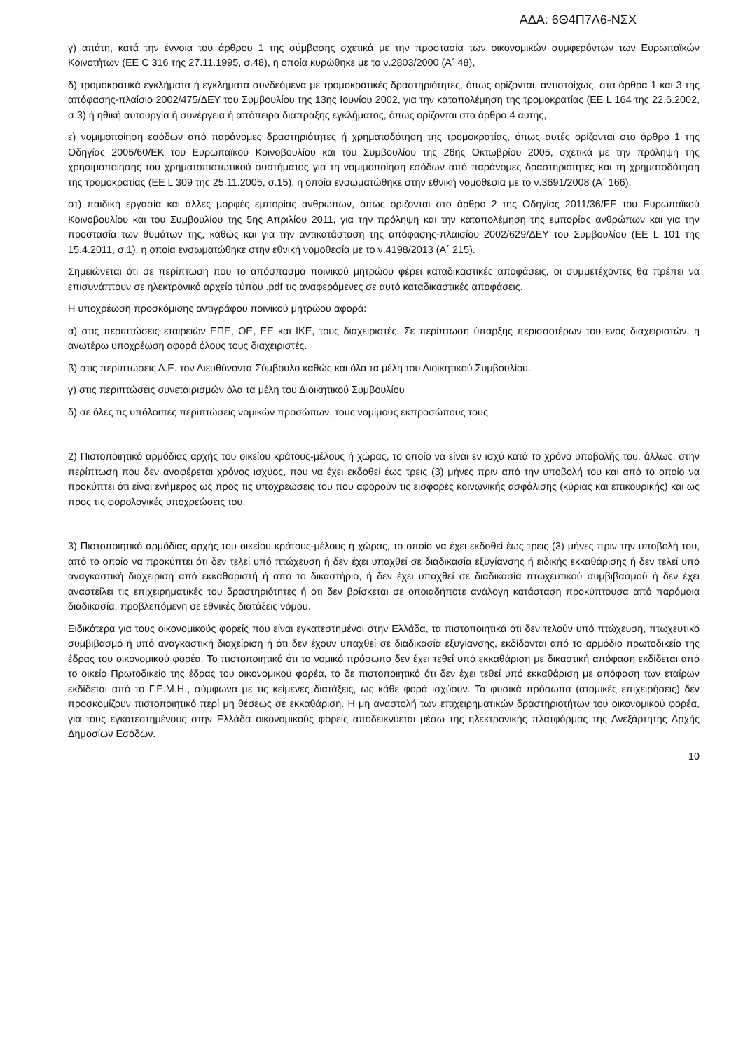ΑΔΑ: 6Θ4Π7Λ6-ΝΣΧ
γ) απάτη, κατά την έννοια του άρθρου 1 της σύμβασης σχετικά με την προστασία των οικονομικών συμφερόντων των Ευρωπαϊκών Κοινοτήτων (ΕΕ C 316 της 27.11.1995, σ.48), η οποία κυρώθηκε με το ν.2803/2000 (Α΄ 48),
δ) τρομοκρατικά εγκλήματα ή εγκλήματα συνδεόμενα με τρομοκρατικές δραστηριότητες, όπως ορίζονται, αντιστοίχως, στα άρθρα 1 και 3 της απόφασης-πλαίσιο 2002/475/ΔΕΥ του Συμβουλίου της 13ης Ιουνίου 2002, για την καταπολέμηση της τρομοκρατίας (ΕΕ L 164 της 22.6.2002, σ.3) ή ηθική αυτουργία ή συνέργεια ή απόπειρα διάπραξης εγκλήματος, όπως ορίζονται στο άρθρο 4 αυτής,
ε) νομιμοποίηση εσόδων από παράνομες δραστηριότητες ή χρηματοδότηση της τρομοκρατίας, όπως αυτές ορίζονται στο άρθρο 1 της Οδηγίας 2005/60/ΕΚ του Ευρωπαϊκού Κοινοβουλίου και του Συμβουλίου της 26ης Οκτωβρίου 2005, σχετικά με την πρόληψη της χρησιμοποίησης του χρηματοπιστωτικού συστήματος για τη νομιμοποίηση εσόδων από παράνομες δραστηριότητες και τη χρηματοδότηση της τρομοκρατίας (ΕΕ L 309 της 25.11.2005, σ.15), η οποία ενσωματώθηκε στην εθνική νομοθεσία με το ν.3691/2008 (Α΄ 166),
στ) παιδική εργασία και άλλες μορφές εμπορίας ανθρώπων, όπως ορίζονται στο άρθρο 2 της Οδηγίας 2011/36/ΕΕ του Ευρωπαϊκού Κοινοβουλίου και του Συμβουλίου της 5ης Απριλίου 2011, για την πρόληψη και την καταπολέμηση της εμπορίας ανθρώπων και για την προστασία των θυμάτων της, καθώς και για την αντικατάσταση της απόφασης-πλαισίου 2002/629/ΔΕΥ του Συμβουλίου (ΕΕ L 101 της 15.4.2011, σ.1), η οποία ενσωματώθηκε στην εθνική νομοθεσία με το ν.4198/2013 (Α΄ 215).
Σημειώνεται ότι σε περίπτωση που το απόσπασμα ποινικού μητρώου φέρει καταδικαστικές αποφάσεις, οι συμμετέχοντες θα πρέπει να επισυνάπτουν σε ηλεκτρονικό αρχείο τύπου .pdf τις αναφερόμενες σε αυτό καταδικαστικές αποφάσεις.
Η υποχρέωση προσκόμισης αντιγράφου ποινικού μητρώου αφορά:
α) στις περιπτώσεις εταιρειών ΕΠΕ, ΟΕ, ΕΕ και ΙΚΕ, τους διαχειριστές. Σε περίπτωση ύπαρξης περισσοτέρων του ενός διαχειριστών, η ανωτέρω υποχρέωση αφορά όλους τους διαχειριστές.
β) στις περιπτώσεις Α.Ε. τον Διευθύνοντα Σύμβουλο καθώς και όλα τα μέλη του Διοικητικού Συμβουλίου.
γ) στις περιπτώσεις συνεταιρισμών όλα τα μέλη του Διοικητικού Συμβουλίου
δ) σε όλες τις υπόλοιπες περιπτώσεις νομικών προσώπων, τους νομίμους εκπροσώπους τους
2) Πιστοποιητικό αρμόδιας αρχής του οικείου κράτους-μέλους ή χώρας, το οποίο να είναι εν ισχύ κατά το χρόνο υποβολής του, άλλως, στην περίπτωση που δεν αναφέρεται χρόνος ισχύος, που να έχει εκδοθεί έως τρεις (3) μήνες πριν από την υποβολή του και από το οποίο να προκύπτει ότι είναι ενήμερος ως προς τις υποχρεώσεις του που αφορούν τις εισφορές κοινωνικής ασφάλισης (κύριας και επικουρικής) και ως προς τις φορολογικές υποχρεώσεις του.
3) Πιστοποιητικό αρμόδιας αρχής του οικείου κράτους-μέλους ή χώρας, το οποίο να έχει εκδοθεί έως τρεις (3) μήνες πριν την υποβολή του, από το οποίο να προκύπτει ότι δεν τελεί υπό πτώχευση ή δεν έχει υπαχθεί σε διαδικασία εξυγίανσης ή ειδικής εκκαθάρισης ή δεν τελεί υπό αναγκαστική διαχείριση από εκκαθαριστή ή από το δικαστήριο, ή δεν έχει υπαχθεί σε διαδικασία πτωχευτικού συμβιβασμού ή δεν έχει αναστείλει τις επιχειρηματικές του δραστηριότητες ή ότι δεν βρίσκεται σε οποιαδήποτε ανάλογη κατάσταση προκύπτουσα από παρόμοια διαδικασία, προβλεπόμενη σε εθνικές διατάξεις νόμου.
Ειδικότερα για τους οικονομικούς φορείς που είναι εγκατεστημένοι στην Ελλάδα, τα πιστοποιητικά ότι δεν τελούν υπό πτώχευση, πτωχευτικό συμβιβασμό ή υπό αναγκαστική διαχείριση ή ότι δεν έχουν υπαχθεί σε διαδικασία εξυγίανσης, εκδίδονται από το αρμόδιο πρωτοδικείο της έδρας του οικονομικού φορέα. Το πιστοποιητικό ότι το νομικό πρόσωπο δεν έχει τεθεί υπό εκκαθάριση με δικαστική απόφαση εκδίδεται από το οικείο Πρωτοδικείο της έδρας του οικονομικού φορέα, το δε πιστοποιητικό ότι δεν έχει τεθεί υπό εκκαθάριση με απόφαση των εταίρων εκδίδεται από το Γ.Ε.Μ.Η., σύμφωνα με τις κείμενες διατάξεις, ως κάθε φορά ισχύουν. Τα φυσικά πρόσωπα (ατομικές επιχειρήσεις) δεν προσκομίζουν πιστοποιητικό περί μη θέσεως σε εκκαθάριση. Η μη αναστολή των επιχειρηματικών δραστηριοτήτων του οικονομικού φορέα, για τους εγκατεστημένους στην Ελλάδα οικονομικούς φορείς αποδεικνύεται μέσω της ηλεκτρονικής πλατφόρμας της Ανεξάρτητης Αρχής Δημοσίων Εσόδων.
10